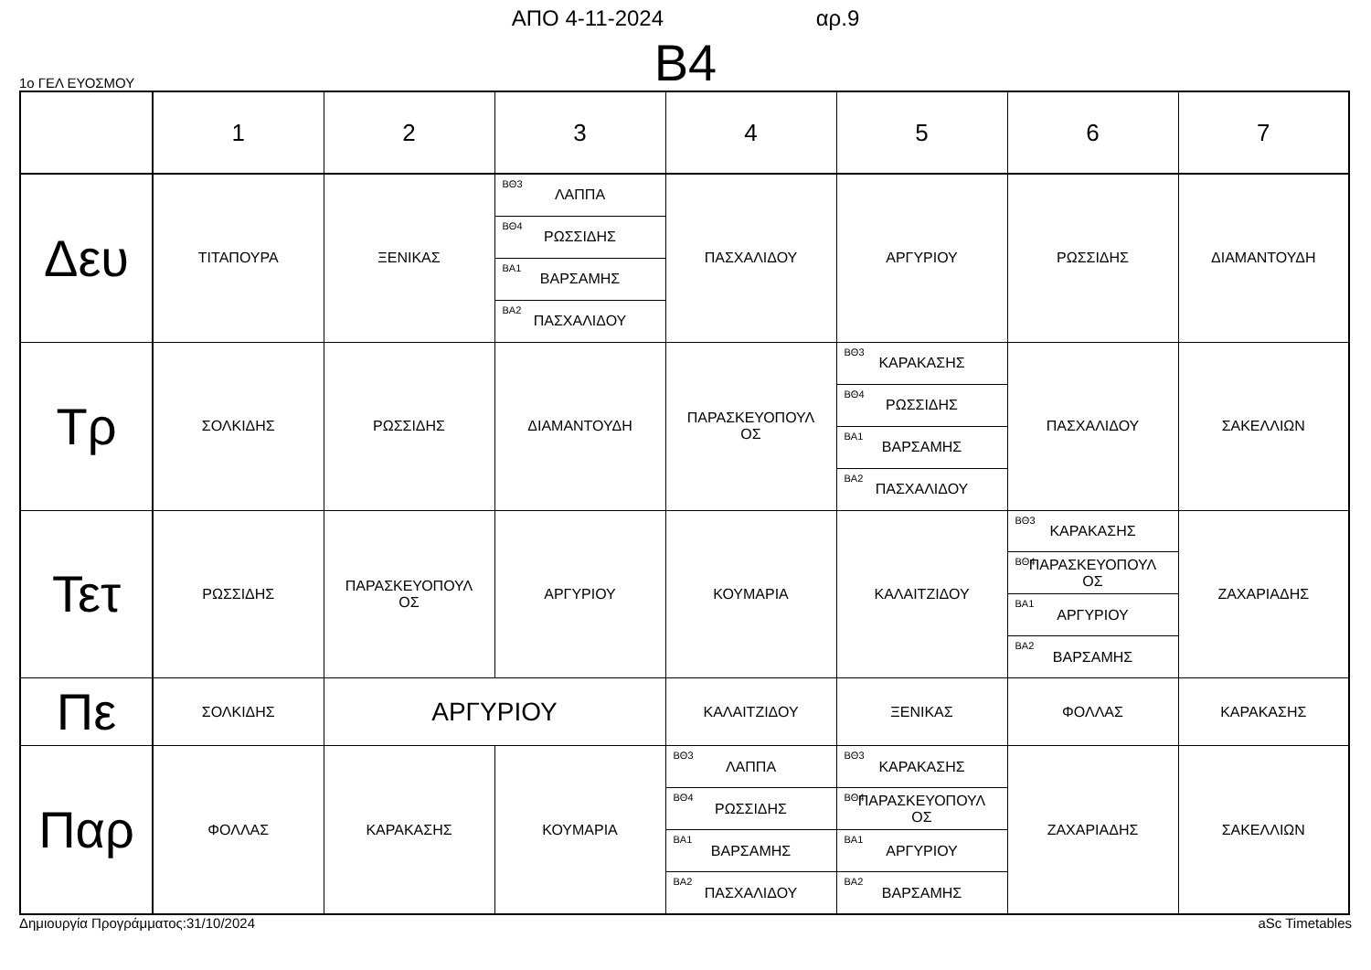ΑΠΟ 4-11-2024 αρ.9
B4
1ο ΓΕΛ ΕΥΟΣΜΟΥ
| | 1 | 2 | 3 | 4 | 5 | 6 | 7 |
| --- | --- | --- | --- | --- | --- | --- | --- |
| Δευ | ΤΙΤΑΠΟΥΡΑ | ΞΕΝΙΚΑΣ | / <sup>ΒΘ3</sup> ΛΑΠΠΑ / / <sup>ΒΘ4</sup> ΡΩΣΣΙΔΗΣ / / <sup>ΒΑ1</sup> ΒΑΡΣΑΜΗΣ / / <sup>ΒΑ2</sup> ΠΑΣΧΑΛΙΔΟΥ / | ΠΑΣΧΑΛΙΔΟΥ | ΑΡΓΥΡΙΟΥ | ΡΩΣΣΙΔΗΣ | ΔΙΑΜΑΝΤΟΥΔΗ |
| Τρ | ΣΟΛΚΙΔΗΣ | ΡΩΣΣΙΔΗΣ | ΔΙΑΜΑΝΤΟΥΔΗ | ΠΑΡΑΣΚΕΥΟΠΟΥΛ ΟΣ | / <sup>ΒΘ3</sup> ΚΑΡΑΚΑΣΗΣ / / <sup>ΒΘ4</sup> ΡΩΣΣΙΔΗΣ / / <sup>ΒΑ1</sup> ΒΑΡΣΑΜΗΣ / / <sup>ΒΑ2</sup> ΠΑΣΧΑΛΙΔΟΥ / | ΠΑΣΧΑΛΙΔΟΥ | ΣΑΚΕΛΛΙΩΝ |
| Τετ | ΡΩΣΣΙΔΗΣ | ΠΑΡΑΣΚΕΥΟΠΟΥΛ ΟΣ | ΑΡΓΥΡΙΟΥ | ΚΟΥΜΑΡΙΑ | ΚΑΛΑΙΤΖΙΔΟΥ | / <sup>ΒΘ3</sup> ΚΑΡΑΚΑΣΗΣ / / <sup>ΒΘ4</sup> ΠΑΡΑΣΚΕΥΟΠΟΥΛ ΟΣ / / <sup>ΒΑ1</sup> ΑΡΓΥΡΙΟΥ / / <sup>ΒΑ2</sup> ΒΑΡΣΑΜΗΣ / | ΖΑΧΑΡΙΑΔΗΣ |
| Πε | ΣΟΛΚΙΔΗΣ | ΑΡΓΥΡΙΟΥ | | ΚΑΛΑΙΤΖΙΔΟΥ | ΞΕΝΙΚΑΣ | ΦΟΛΛΑΣ | ΚΑΡΑΚΑΣΗΣ |
| Παρ | ΦΟΛΛΑΣ | ΚΑΡΑΚΑΣΗΣ | ΚΟΥΜΑΡΙΑ | / <sup>ΒΘ3</sup> ΛΑΠΠΑ / / <sup>ΒΘ4</sup> ΡΩΣΣΙΔΗΣ / / <sup>ΒΑ1</sup> ΒΑΡΣΑΜΗΣ / / <sup>ΒΑ2</sup> ΠΑΣΧΑΛΙΔΟΥ / | / <sup>ΒΘ3</sup> ΚΑΡΑΚΑΣΗΣ / / <sup>ΒΘ4</sup> ΠΑΡΑΣΚΕΥΟΠΟΥΛ ΟΣ / / <sup>ΒΑ1</sup> ΑΡΓΥΡΙΟΥ / / <sup>ΒΑ2</sup> ΒΑΡΣΑΜΗΣ / | ΖΑΧΑΡΙΑΔΗΣ | ΣΑΚΕΛΛΙΩΝ |
Δημιουργία Προγράμματος:31/10/2024 aSc Timetables